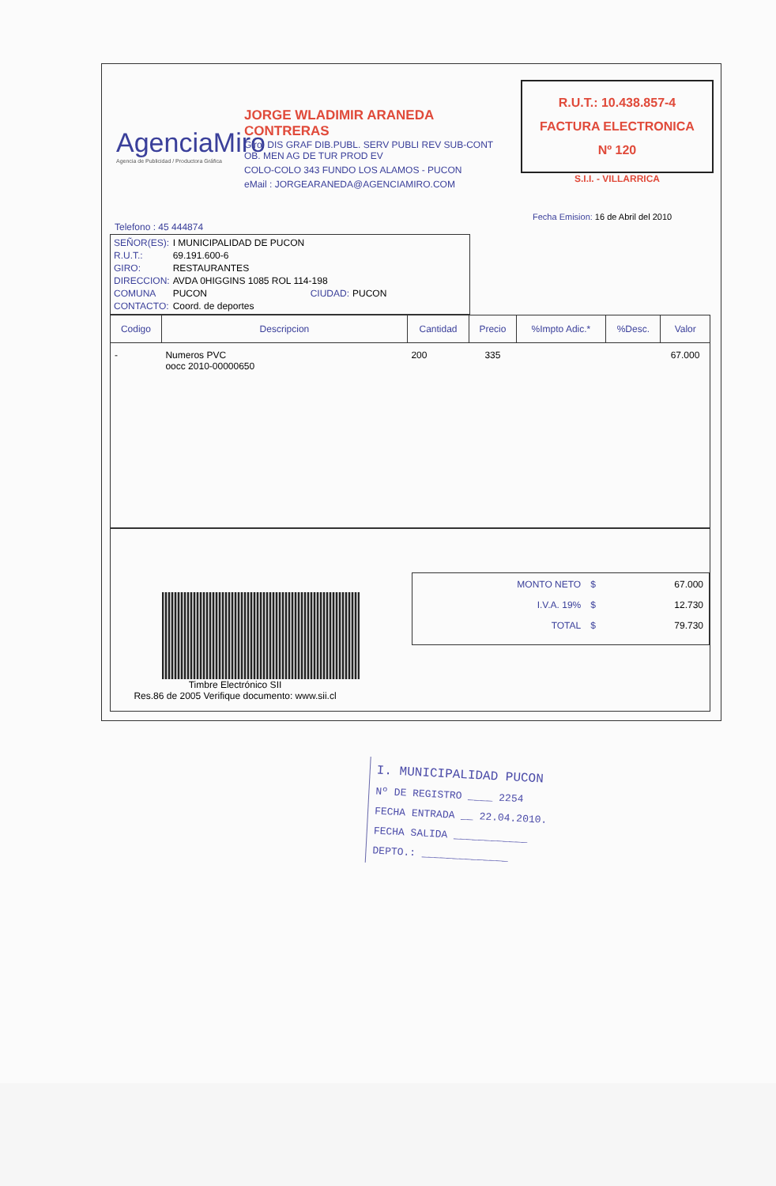AgenciaMiro
Agencia de Publicidad / Productora Gráfica
JORGE WLADIMIR ARANEDA CONTRERAS
Giro: DIS GRAF DIB.PUBL. SERV PUBLI REV SUB-CONT OB. MEN AG DE TUR PROD EV
COLO-COLO 343 FUNDO LOS ALAMOS - PUCON
eMail : JORGEARANEDA@AGENCIAMIRO.COM
R.U.T.: 10.438.857-4
FACTURA ELECTRONICA
Nº 120
S.I.I. - VILLARRICA
Fecha Emision: 16 de Abril del 2010
Telefono : 45 444874
| SEÑOR(ES): | I MUNICIPALIDAD DE PUCON | | |
| R.U.T.: | 69.191.600-6 | | |
| GIRO: | RESTAURANTES | | |
| DIRECCION: | AVDA 0HIGGINS 1085 ROL 114-198 | | |
| COMUNA | PUCON | CIUDAD: | PUCON |
| CONTACTO: | Coord. de deportes | | |
| Codigo | Descripcion | Cantidad | Precio | %Impto Adic.* | %Desc. | Valor |
| --- | --- | --- | --- | --- | --- | --- |
| - | Numeros PVC oocc 2010-00000650 | 200 | 335 | | | 67.000 |
Timbre Electrónico SII
Res.86 de 2005 Verifique documento: www.sii.cl
| MONTO NETO | $ | 67.000 |
| I.V.A. 19% | $ | 12.730 |
| TOTAL | $ | 79.730 |
I. MUNICIPALIDAD PUCON
Nº DE REGISTRO ____ 2254
FECHA ENTRADA __ 22.04.2010.
FECHA SALIDA ____________
DEPTO.: ______________